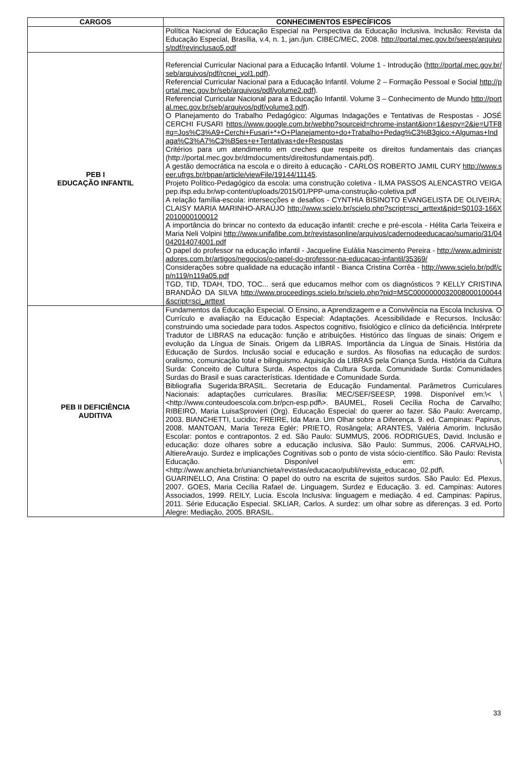| CARGOS | CONHECIMENTOS ESPECÍFICOS |
| --- | --- |
| | Política Nacional de Educação Especial na Perspectiva da Educação Inclusiva. Inclusão: Revista da Educação Especial, Brasília, v.4, n. 1, jan./jun. CIBEC/MEC, 2008. http://portal.mec.gov.br/seesp/arquivos/pdf/revinclusao5.pdf |
| PEB I EDUCAÇÃO INFANTIL | Referencial Curricular Nacional para a Educação Infantil. Volume 1 - Introdução ( http://portal.mec.gov.br/seb/arquivos/pdf/rcnei_vol1.pdf ). Referencial Curricular Nacional para a Educação Infantil. Volume 2 – Formação Pessoal e Social http://portal.mec.gov.br/seb/arquivos/pdf/volume2.pdf ). Referencial Curricular Nacional para a Educação Infantil. Volume 3 – Conhecimento de Mundo http://portal.mec.gov.br/seb/arquivos/pdf/volume3.pdf ). O Planejamento do Trabalho Pedagógico: Algumas Indagações e Tentativas de Respostas - JOSÉ CERCHI FUSARI https://www.google.com.br/webhp?sourceid=chrome-instant&ion=1&espv=2&ie=UTF8#q=Jos%C3%A9+Cerchi+Fusari+*+O+Planejamento+do+Trabalho+Pedag%C3%B3gico:+Algumas+Indaga%C3%A7%C3%B5es+e+Tentativas+de+Respostas Critérios para um atendimento em creches que respeite os direitos fundamentais das crianças (http://portal.mec.gov.br/dmdocuments/direitosfundamentais.pdf). A gestão democrática na escola e o direito à educação - CARLOS ROBERTO JAMIL CURY http://www.seer.ufrgs.br/rbpae/article/viewFile/19144/11145 . Projeto Político-Pedagógico da escola: uma construção coletiva - ILMA PASSOS ALENCASTRO VEIGA pep.ifsp.edu.br/wp-content/uploads/2015/01/PPP-uma-construção-coletiva.pdf A relação família-escola: intersecções e desafios - CYNTHIA BISINOTO EVANGELISTA DE OLIVEIRA; CLAISY MARIA MARINHO-ARAÚJO http://www.scielo.br/scielo.php?script=sci_arttext&pid=S0103-166X2010000100012 A importância do brincar no contexto da educação infantil: creche e pré-escola - Hélita Carla Teixeira e Maria Neli Volpini http://www.unifafibe.com.br/revistasonline/arquivos/cadernodeeducacao/sumario/31/04042014074001.pdf O papel do professor na educação infantil - Jacqueline Eulália Nascimento Pereira - http://www.administradores.com.br/artigos/negocios/o-papel-do-professor-na-educacao-infantil/35369/ Considerações sobre qualidade na educação infantil - Bianca Cristina Corrêa - http://www.scielo.br/pdf/cp/n119/n119a05.pdf TGD, TID, TDAH, TDO, TOC... será que educamos melhor com os diagnósticos ? KELLY CRISTINA BRANDÃO DA SILVA http://www.proceedings.scielo.br/scielo.php?pid=MSC0000000032008000100044&script=sci_arttext |
| PEB II DEFICIÊNCIA AUDITIVA | Fundamentos da Educação Especial. O Ensino, a Aprendizagem e a Convivência na Escola Inclusiva. O Currículo e avaliação na Educação Especial: Adaptações. Acessibilidade e Recursos. Inclusão: construindo uma sociedade para todos. Aspectos cognitivo, fisiológico e clínico da deficiência. Intérprete Tradutor de LIBRAS na educação: função e atribuições. Histórico das línguas de sinais: Origem e evolução da Língua de Sinais. Origem da LIBRAS. Importância da Língua de Sinais. História da Educação de Surdos. Inclusão social e educação e surdos. As filosofias na educação de surdos: oralismo, comunicação total e bilinguismo. Aquisição da LIBRAS pela Criança Surda. História da Cultura Surda: Conceito de Cultura Surda. Aspectos da Cultura Surda. Comunidade Surda: Comunidades Surdas do Brasil e suas características. Identidade e Comunidade Surda. Bibliografia Sugerida:BRASIL. Secretaria de Educação Fundamental. Parâmetros Curriculares Nacionais: adaptações curriculares. Brasília: MEC/SEF/SEESP, 1998. Disponível em:\< \<http://www.conteudoescola.com.br/pcn-esp.pdf\>. BAUMEL, Roseli Cecília Rocha de Carvalho; RIBEIRO, Maria LuisaSprovieri (Org). Educação Especial: do querer ao fazer. São Paulo: Avercamp, 2003. BIANCHETTI, Lucidio; FREIRE, Ida Mara. Um Olhar sobre a Diferença. 9. ed. Campinas: Papirus, 2008. MANTOAN, Maria Tereza Eglér; PRIETO, Rosângela; ARANTES, Valéria Amorim. Inclusão Escolar: pontos e contrapontos. 2 ed. São Paulo: SUMMUS, 2006. RODRIGUES, David. Inclusão e educação: doze olhares sobre a educação inclusiva. São Paulo: Summus, 2006. CARVALHO, AltiereAraujo. Surdez e implicações Cognitivas sob o ponto de vista sócio-científico. São Paulo: Revista Educação. Disponível em: \<http://www.anchieta.br/unianchieta/revistas/educacao/publi/revista_educacao_02.pdf\. GUARINELLO, Ana Cristina: O papel do outro na escrita de sujeitos surdos. São Paulo: Ed. Plexus, 2007. GOES, Maria Cecília Rafael de. Linguagem, Surdez e Educação. 3. ed. Campinas: Autores Associados, 1999. REILY, Lucia. Escola Inclusiva: linguagem e mediação. 4 ed. Campinas: Papirus, 2011. Série Educação Especial. SKLIAR, Carlos. A surdez: um olhar sobre as diferenças. 3 ed. Porto Alegre: Mediação, 2005. BRASIL. |
33